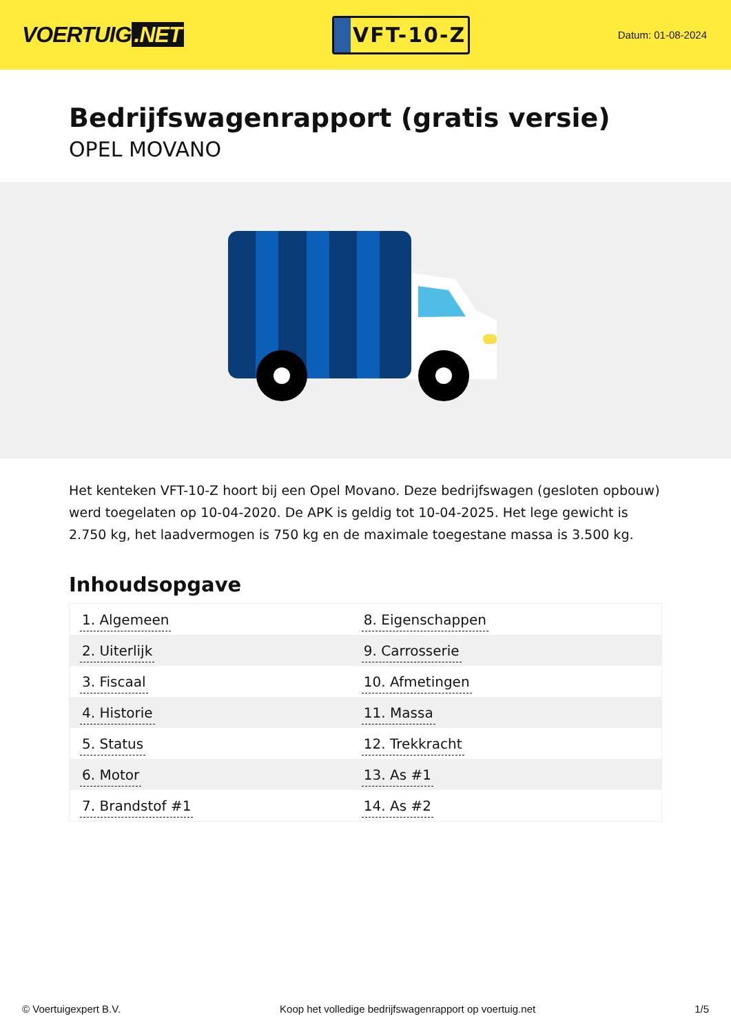VOERTUIG.NET
VFT-10-Z
Datum: 01-08-2024
Bedrijfswagenrapport (gratis versie)
OPEL MOVANO
Het kenteken VFT-10-Z hoort bij een Opel Movano. Deze bedrijfswagen (gesloten opbouw) werd toegelaten op 10-04-2020. De APK is geldig tot 10-04-2025. Het lege gewicht is 2.750 kg, het laadvermogen is 750 kg en de maximale toegestane massa is 3.500 kg.
Inhoudsopgave
| 1. Algemeen | 8. Eigenschappen |
| 2. Uiterlijk | 9. Carrosserie |
| 3. Fiscaal | 10. Afmetingen |
| 4. Historie | 11. Massa |
| 5. Status | 12. Trekkracht |
| 6. Motor | 13. As #1 |
| 7. Brandstof #1 | 14. As #2 |
© Voertuigexpert B.V. Koop het volledige bedrijfswagenrapport op voertuig.net 1/5